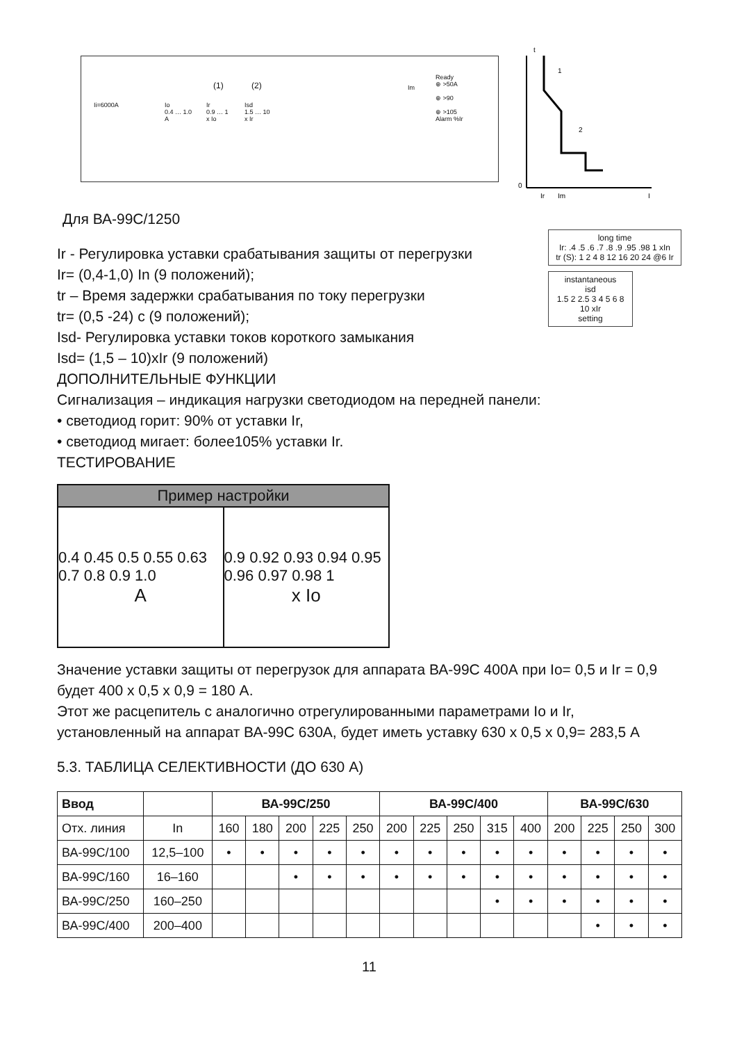Ii=6000A Io
0.4 … 1.0
A
(1) (2)
Ir
0.9 … 1
x Io
Isd
1.5 … 10
x Ir
Im
Ready
⊕ >50A
⊕ >90
⊕ >105
Alarm %Ir
t
Ir
Im
I
0
1
2
Для ВА-99С/1250
Ir - Регулировка уставки срабатывания защиты от перегрузки
Ir= (0,4-1,0) In (9 положений);
tr – Время задержки срабатывания по току перегрузки
tr= (0,5 -24) с (9 положений);
Isd- Регулировка уставки токов короткого замыкания
Isd= (1,5 – 10)xIr (9 положений)
long time
Ir: .4 .5 .6 .7 .8 .9 .95 .98 1 xIn
tr (S): 1 2 4 8 12 16 20 24 @6 Ir
instantaneous
isd
1.5 2 2.5 3 4 5 6 8 10 xIr
setting
ДОПОЛНИТЕЛЬНЫЕ ФУНКЦИИ
Сигнализация – индикация нагрузки светодиодом на передней панели:
• светодиод горит: 90% от уставки Ir,
• светодиод мигает: более105% уставки Ir.
ТЕСТИРОВАНИЕ
Пример настройки
0.4 0.45 0.5 0.55 0.63 0.7 0.8 0.9 1.0
A
0.9 0.92 0.93 0.94 0.95 0.96 0.97 0.98 1
x Io
Значение уставки защиты от перегрузок для аппарата ВА-99С 400А при Io= 0,5 и Ir = 0,9 будет 400 х 0,5 х 0,9 = 180 А.
Этот же расцепитель с аналогично отрегулированными параметрами Io и Ir, установленный на аппарат ВА-99С 630А, будет иметь уставку 630 х 0,5 х 0,9= 283,5 А
5.3. ТАБЛИЦА СЕЛЕКТИВНОСТИ (ДО 630 А)
| Ввод | | ВА-99С/250 | | | | | ВА-99С/400 | | | | | ВА-99С/630 | | | |
| --- | --- | --- | --- | --- | --- | --- | --- | --- | --- | --- | --- | --- | --- | --- | --- |
| Отх. линия | In | 160 | 180 | 200 | 225 | 250 | 200 | 225 | 250 | 315 | 400 | 200 | 225 | 250 | 300 |
| ВА-99С/100 | 12,5–100 | • | • | • | • | • | • | • | • | • | • | • | • | • | • |
| ВА-99С/160 | 16–160 | | | • | • | • | • | • | • | • | • | • | • | • | • |
| ВА-99С/250 | 160–250 | | | | | | | | | • | • | • | • | • | • |
| ВА-99С/400 | 200–400 | | | | | | | | | | | | • | • | • |
11